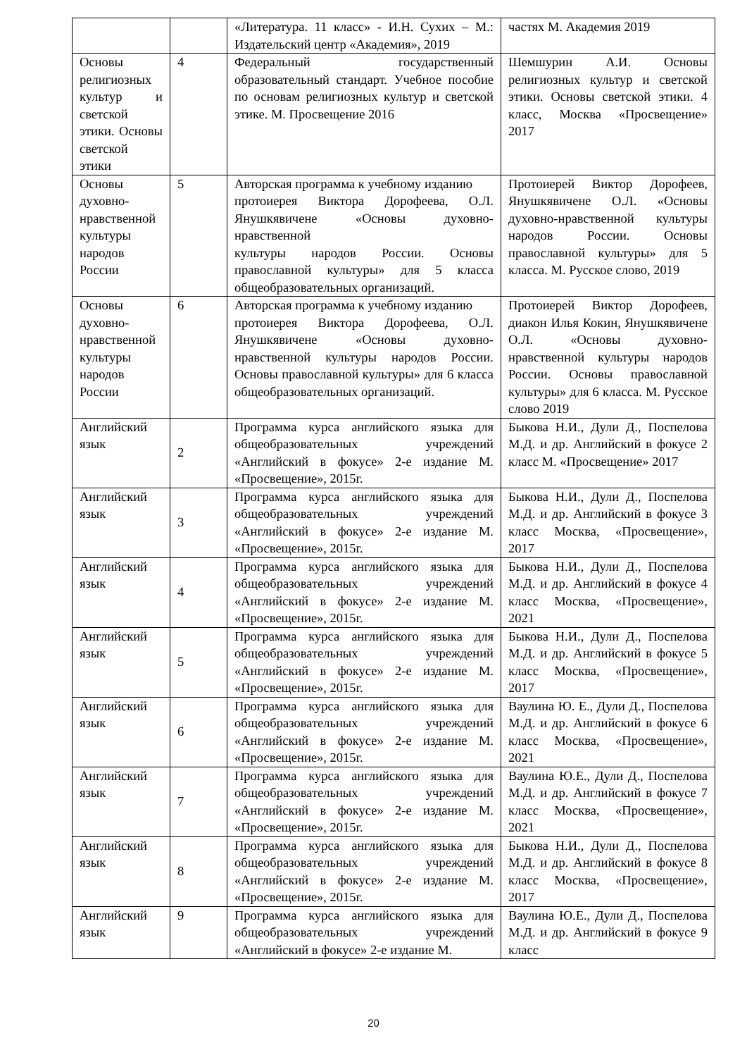| | | «Литература. 11 класс» - И.Н. Сухих – М.: Издательский центр «Академия», 2019 | частях М. Академия 2019 |
| Основы религиозных культур и светской этики. Основы светской этики | 4 | Федеральный государственный образовательный стандарт. Учебное пособие по основам религиозных культур и светской этике. М. Просвещение 2016 | Шемшурин А.И. Основы религиозных культур и светской этики. Основы светской этики. 4 класс, Москва «Просвещение» 2017 |
| Основы духовно- нравственной культуры народов России | 5 | Авторская программа к учебному изданию протоиерея Виктора Дорофеева, О.Л. Янушкявичене «Основы духовно-нравственной культуры народов России. Основы православной культуры» для 5 класса общеобразовательных организаций. | Протоиерей Виктор Дорофеев, Янушкявичене О.Л. «Основы духовно-нравственной культуры народов России. Основы православной культуры» для 5 класса. М. Русское слово, 2019 |
| Основы духовно- нравственной культуры народов России | 6 | Авторская программа к учебному изданию протоиерея Виктора Дорофеева, О.Л. Янушкявичене «Основы духовно-нравственной культуры народов России. Основы православной культуры» для 6 класса общеобразовательных организаций. | Протоиерей Виктор Дорофеев, диакон Илья Кокин, Янушкявичене О.Л. «Основы духовно-нравственной культуры народов России. Основы православной культуры» для 6 класса. М. Русское слово 2019 |
| Английский язык | 2 | Программа курса английского языка для общеобразовательных учреждений «Английский в фокусе» 2-е издание М. «Просвещение», 2015г. | Быкова Н.И., Дули Д., Поспелова М.Д. и др. Английский в фокусе 2 класс М. «Просвещение» 2017 |
| Английский язык | 3 | Программа курса английского языка для общеобразовательных учреждений «Английский в фокусе» 2-е издание М. «Просвещение», 2015г. | Быкова Н.И., Дули Д., Поспелова М.Д. и др. Английский в фокусе 3 класс Москва, «Просвещение», 2017 |
| Английский язык | 4 | Программа курса английского языка для общеобразовательных учреждений «Английский в фокусе» 2-е издание М. «Просвещение», 2015г. | Быкова Н.И., Дули Д., Поспелова М.Д. и др. Английский в фокусе 4 класс Москва, «Просвещение», 2021 |
| Английский язык | 5 | Программа курса английского языка для общеобразовательных учреждений «Английский в фокусе» 2-е издание М. «Просвещение», 2015г. | Быкова Н.И., Дули Д., Поспелова М.Д. и др. Английский в фокусе 5 класс Москва, «Просвещение», 2017 |
| Английский язык | 6 | Программа курса английского языка для общеобразовательных учреждений «Английский в фокусе» 2-е издание М. «Просвещение», 2015г. | Ваулина Ю. Е., Дули Д., Поспелова М.Д. и др. Английский в фокусе 6 класс Москва, «Просвещение», 2021 |
| Английский язык | 7 | Программа курса английского языка для общеобразовательных учреждений «Английский в фокусе» 2-е издание М. «Просвещение», 2015г. | Ваулина Ю.Е., Дули Д., Поспелова М.Д. и др. Английский в фокусе 7 класс Москва, «Просвещение», 2021 |
| Английский язык | 8 | Программа курса английского языка для общеобразовательных учреждений «Английский в фокусе» 2-е издание М. «Просвещение», 2015г. | Быкова Н.И., Дули Д., Поспелова М.Д. и др. Английский в фокусе 8 класс Москва, «Просвещение», 2017 |
| Английский язык | 9 | Программа курса английского языка для общеобразовательных учреждений «Английский в фокусе» 2-е издание М. | Ваулина Ю.Е., Дули Д., Поспелова М.Д. и др. Английский в фокусе 9 класс |
20